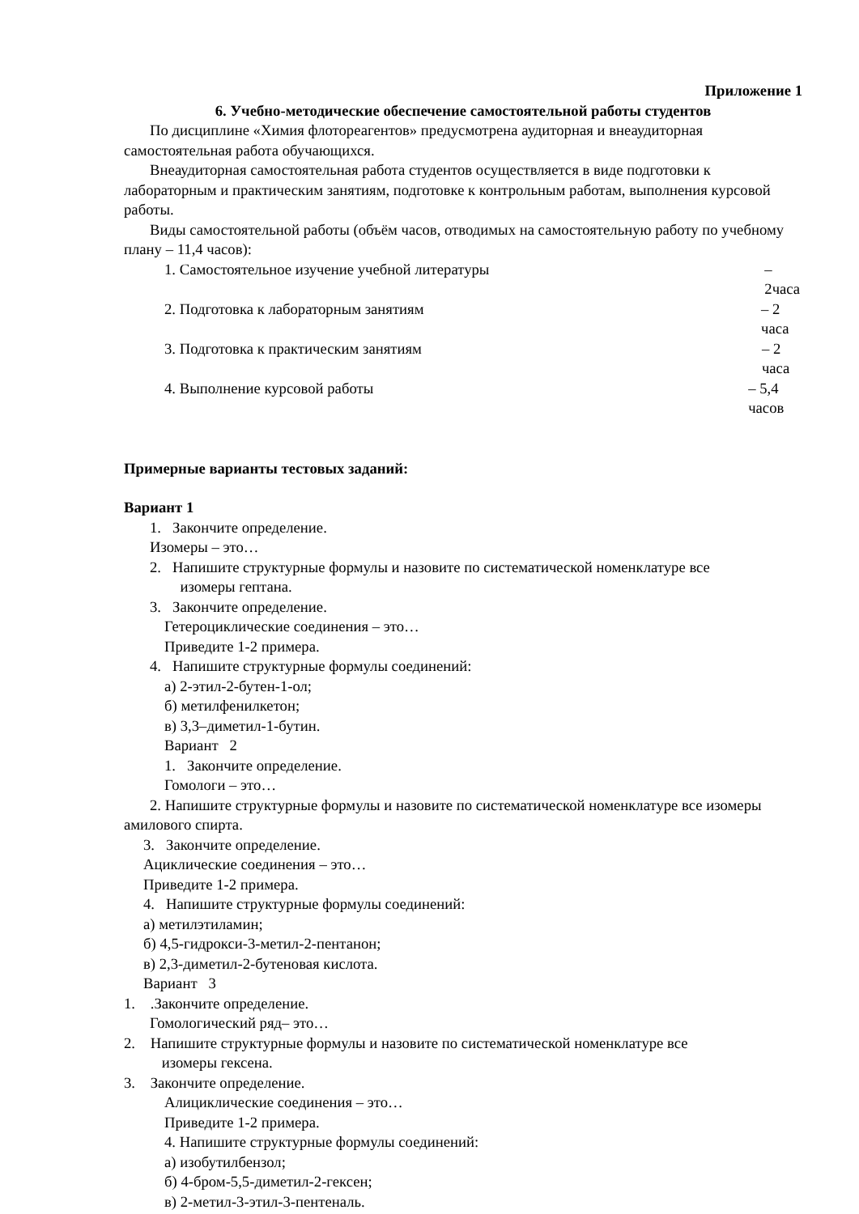Приложение 1
6. Учебно-методические обеспечение самостоятельной работы студентов
По дисциплине «Химия флотореагентов» предусмотрена аудиторная и внеаудиторная самостоятельная работа обучающихся.
Внеаудиторная самостоятельная работа студентов осуществляется в виде подготовки к лабораторным и практическим занятиям, подготовке к контрольным работам, выполнения курсовой работы.
Виды самостоятельной работы (объём часов, отводимых на самостоятельную работу по учебному плану – 11,4 часов):
1. Самостоятельное изучение учебной литературы – 2часа
2. Подготовка к лабораторным занятиям – 2 часа
3. Подготовка к практическим занятиям – 2 часа
4. Выполнение курсовой работы – 5,4 часов
Примерные варианты тестовых заданий:
Вариант 1
1. Закончите определение.
Изомеры – это…
2. Напишите структурные формулы и назовите по систематической номенклатуре все
изомеры гептана.
3. Закончите определение.
Гетероциклические соединения – это…
Приведите 1-2 примера.
4. Напишите структурные формулы соединений:
а) 2-этил-2-бутен-1-ол;
б) метилфенилкетон;
в) 3,3–диметил-1-бутин.
Вариант 2
1. Закончите определение.
Гомологи – это…
2. Напишите структурные формулы и назовите по систематической номенклатуре все изомеры амилового спирта.
3. Закончите определение.
Ациклические соединения – это…
Приведите 1-2 примера.
4. Напишите структурные формулы соединений:
а) метилэтиламин;
б) 4,5-гидрокси-3-метил-2-пентанон;
в) 2,3-диметил-2-бутеновая кислота.
Вариант 3
1. .Закончите определение.
Гомологический ряд– это…
2. Напишите структурные формулы и назовите по систематической номенклатуре все
изомеры гексена.
3. Закончите определение.
Алициклические соединения – это…
Приведите 1-2 примера.
4. Напишите структурные формулы соединений:
а) изобутилбензол;
б) 4-бром-5,5-диметил-2-гексен;
в) 2-метил-3-этил-3-пентеналь.